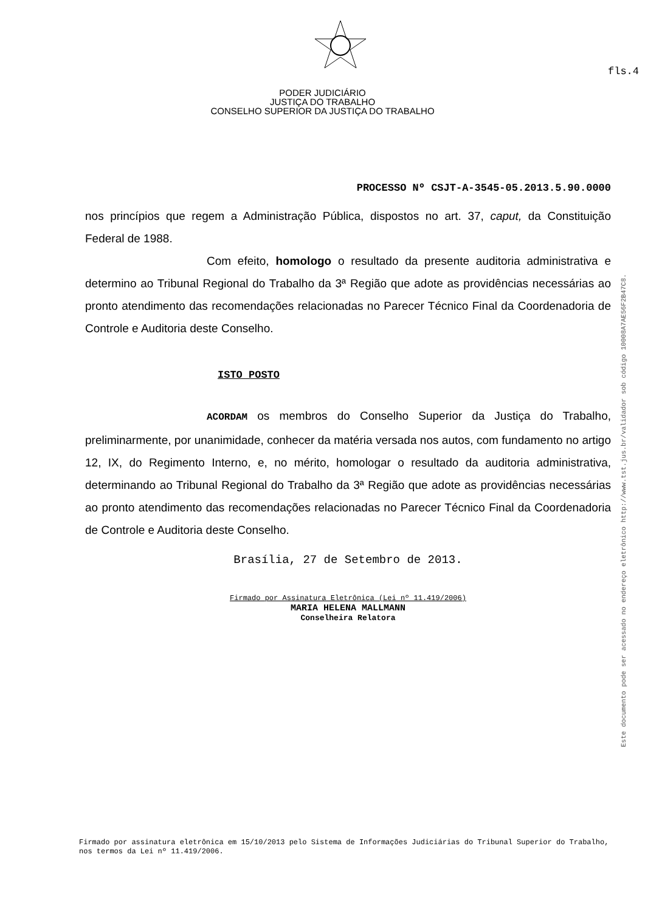fls.4
PODER JUDICIÁRIO
JUSTIÇA DO TRABALHO
CONSELHO SUPERIOR DA JUSTIÇA DO TRABALHO
PROCESSO Nº CSJT-A-3545-05.2013.5.90.0000
nos princípios que regem a Administração Pública, dispostos no art. 37, caput, da Constituição Federal de 1988.
Com efeito, homologo o resultado da presente auditoria administrativa e determino ao Tribunal Regional do Trabalho da 3ª Região que adote as providências necessárias ao pronto atendimento das recomendações relacionadas no Parecer Técnico Final da Coordenadoria de Controle e Auditoria deste Conselho.
ISTO POSTO
ACORDAM os membros do Conselho Superior da Justiça do Trabalho, preliminarmente, por unanimidade, conhecer da matéria versada nos autos, com fundamento no artigo 12, IX, do Regimento Interno, e, no mérito, homologar o resultado da auditoria administrativa, determinando ao Tribunal Regional do Trabalho da 3ª Região que adote as providências necessárias ao pronto atendimento das recomendações relacionadas no Parecer Técnico Final da Coordenadoria de Controle e Auditoria deste Conselho.
Brasília, 27 de Setembro de 2013.
Firmado por Assinatura Eletrônica (Lei nº 11.419/2006)
MARIA HELENA MALLMANN
Conselheira Relatora
Firmado por assinatura eletrônica em 15/10/2013 pelo Sistema de Informações Judiciárias do Tribunal Superior do Trabalho, nos termos da Lei nº 11.419/2006.
Este documento pode ser acessado no endereço eletrônico http://www.tst.jus.br/validador sob código 10008A7AE56F2B47C8.